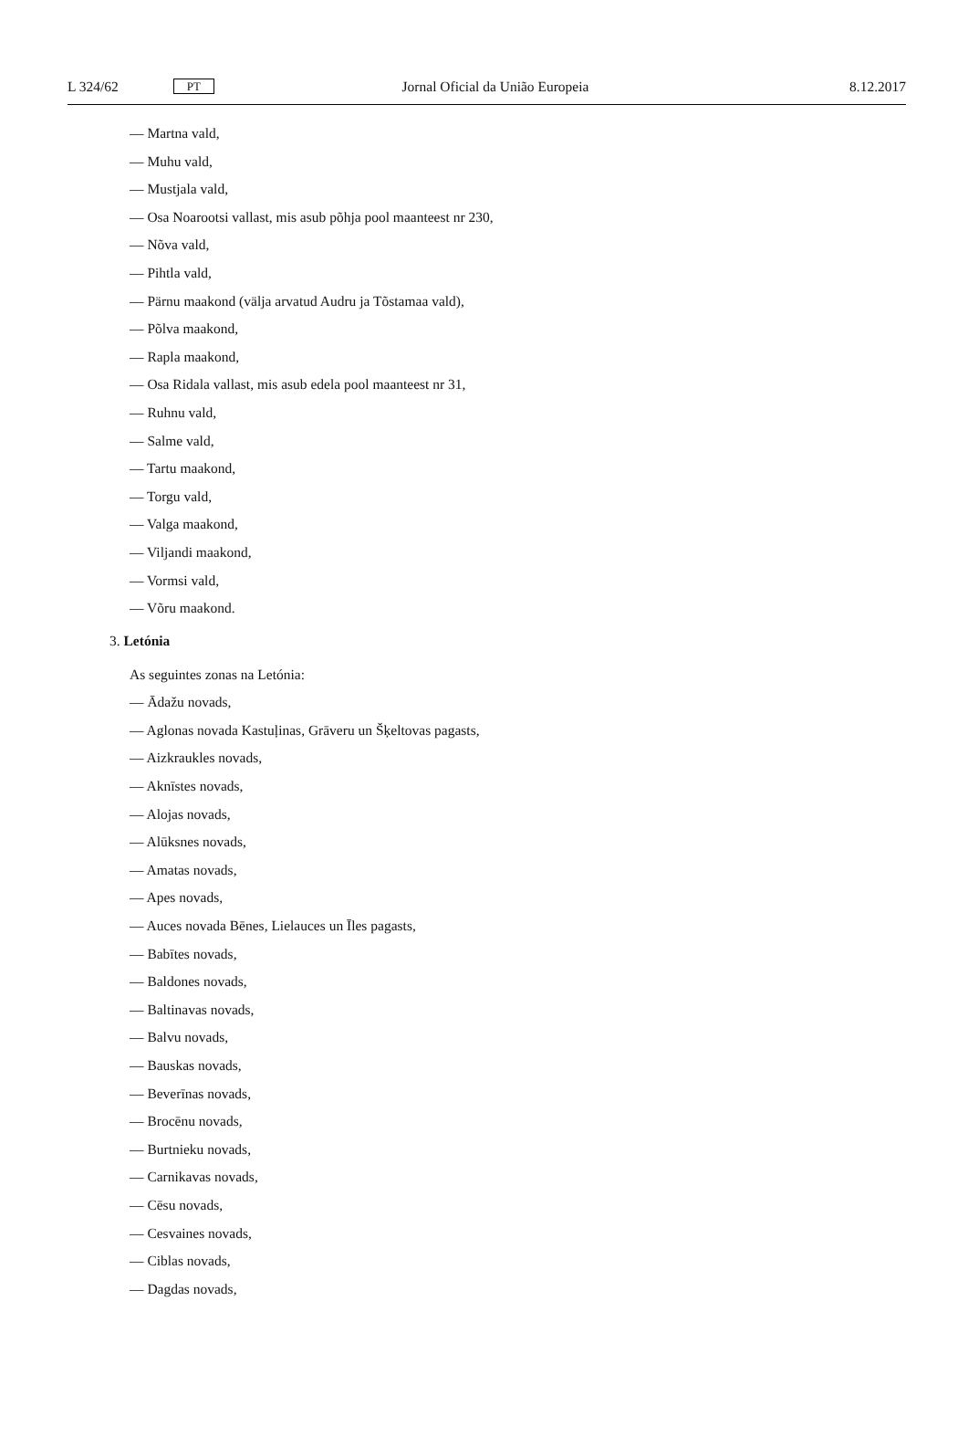L 324/62 PT Jornal Oficial da União Europeia 8.12.2017
— Martna vald,
— Muhu vald,
— Mustjala vald,
— Osa Noarootsi vallast, mis asub põhja pool maanteest nr 230,
— Nõva vald,
— Pihtla vald,
— Pärnu maakond (välja arvatud Audru ja Tõstamaa vald),
— Põlva maakond,
— Rapla maakond,
— Osa Ridala vallast, mis asub edela pool maanteest nr 31,
— Ruhnu vald,
— Salme vald,
— Tartu maakond,
— Torgu vald,
— Valga maakond,
— Viljandi maakond,
— Vormsi vald,
— Võru maakond.
3. Letónia
As seguintes zonas na Letónia:
— Ādažu novads,
— Aglonas novada Kastuļinas, Grāveru un Šķeltovas pagasts,
— Aizkraukles novads,
— Aknīstes novads,
— Alojas novads,
— Alūksnes novads,
— Amatas novads,
— Apes novads,
— Auces novada Bēnes, Lielauces un Īles pagasts,
— Babītes novads,
— Baldones novads,
— Baltinavas novads,
— Balvu novads,
— Bauskas novads,
— Beverīnas novads,
— Brocēnu novads,
— Burtnieku novads,
— Carnikavas novads,
— Cēsu novads,
— Cesvaines novads,
— Ciblas novads,
— Dagdas novads,